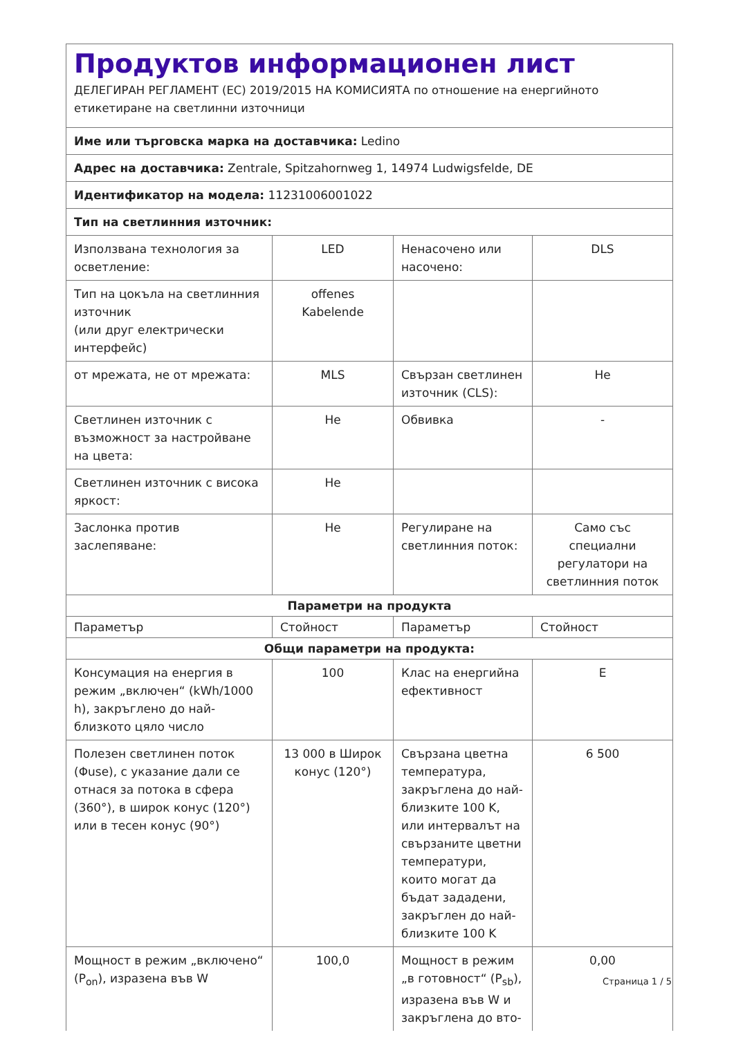Продуктов информационен лист
ДЕЛЕГИРАН РЕГЛАМЕНТ (ЕС) 2019/2015 НА КОМИСИЯТА по отношение на енергийното етикетиране на светлинни източници
| Име или търговска марка на доставчика: Ledino | | | |
| Адрес на доставчика: Zentrale, Spitzahornweg 1, 14974 Ludwigsfelde, DE | | | |
| Идентификатор на модела: 11231006001022 | | | |
| Тип на светлинния източник: | | | |
| Използвана технология за осветление: | LED | Ненасочено или насочено: | DLS |
| Тип на цокъла на светлинния източник (или друг електрически интерфейс) | offenes Kabelende | | |
| от мрежата, не от мрежата: | MLS | Свързан светлинен източник (CLS): | Не |
| Светлинен източник с възможност за настройване на цвета: | Не | Обвивка | - |
| Светлинен източник с висока яркост: | Не | | |
| Заслонка против заслепяване: | Не | Регулиране на светлинния поток: | Само със специални регулатори на светлинния поток |
| Параметри на продукта | | | |
| Параметър | Стойност | Параметър | Стойност |
| Общи параметри на продукта: | | | |
| Консумация на енергия в режим „включен“ (kWh/1000 h), закръглено до най-близкото цяло число | 100 | Клас на енергийна ефективност | E |
| Полезен светлинен поток (Φuse), с указание дали се отнася за потока в сфера (360°), в широк конус (120°) или в тесен конус (90°) | 13 000 в Широк конус (120°) | Свързана цветна температура, закръглена до най-близките 100 K, или интервалът на свързаните цветни температури, които могат да бъдат зададени, закръглен до най-близките 100 K | 6 500 |
| Мощност в режим „включено“ (P<sub>on</sub>), изразена във W | 100,0 | Мощност в режим „в готовност“ (P<sub>sb</sub>), изразена във W и закръглена до вто- | 0,00 |
Страница 1 / 5